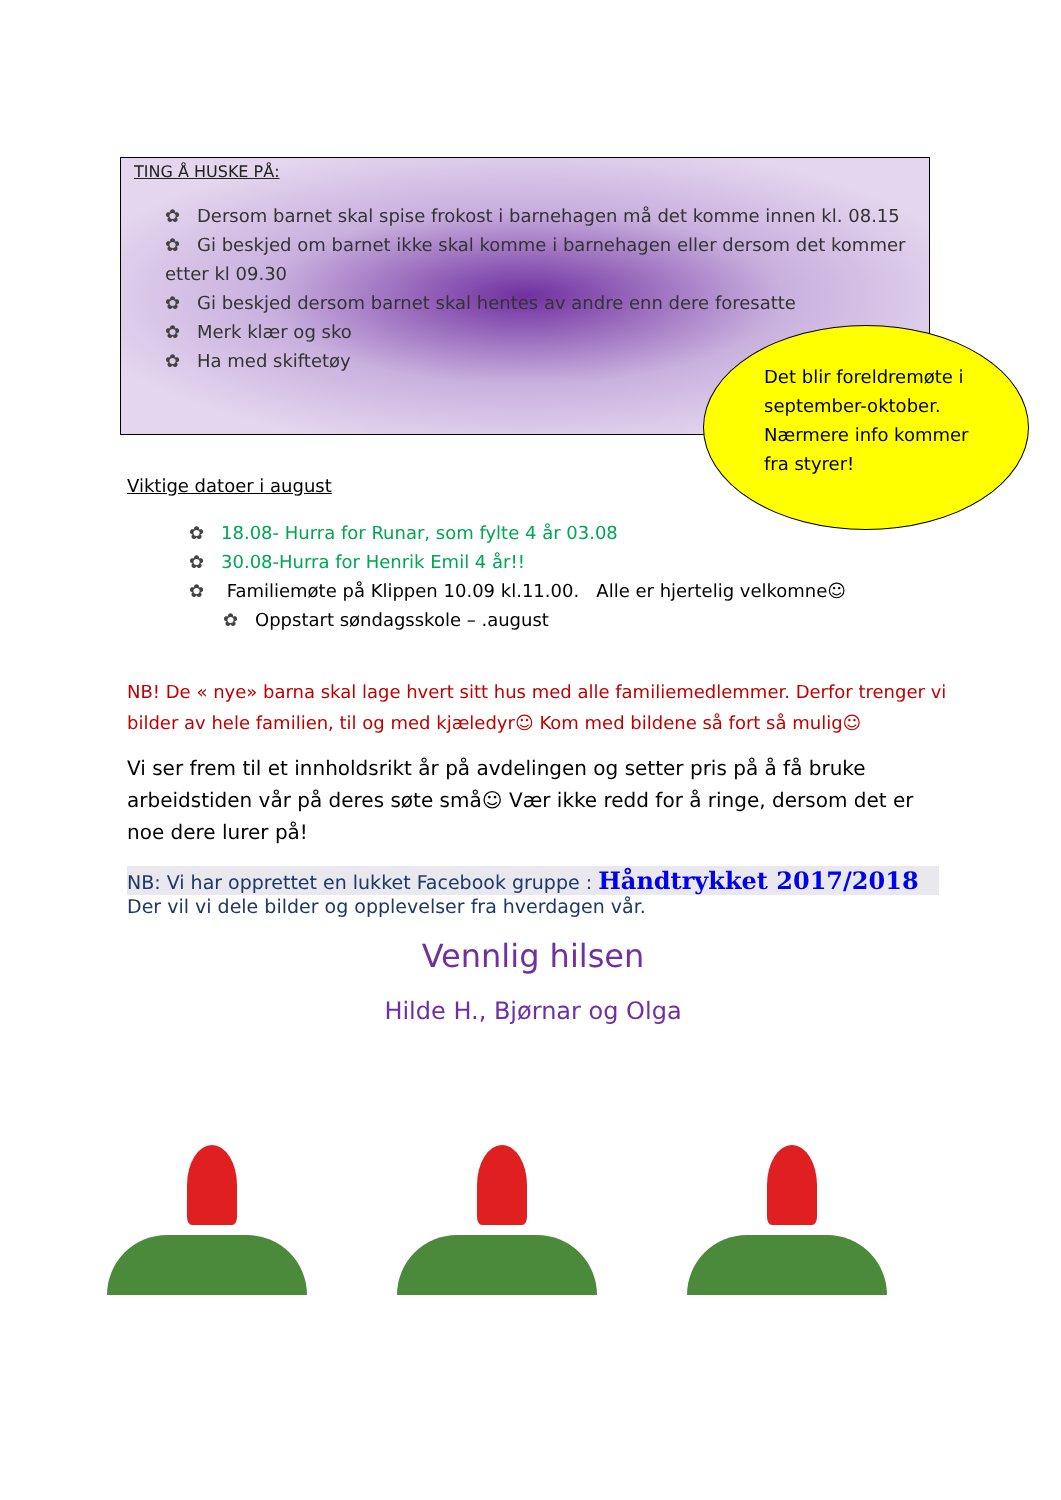Det blir foreldremøte i september-oktober. Nærmere info kommer fra styrer!
TING Å HUSKE PÅ:
✿ Dersom barnet skal spise frokost i barnehagen må det komme innen kl. 08.15
✿ Gi beskjed om barnet ikke skal komme i barnehagen eller dersom det kommer etter kl 09.30
✿ Gi beskjed dersom barnet skal hentes av andre enn dere foresatte
✿ Merk klær og sko
✿ Ha med skiftetøy
Viktige datoer i august
✿ 18.08- Hurra for Runar, som fylte 4 år 03.08
✿ 30.08-Hurra for Henrik Emil 4 år!!
✿ Familiemøte på Klippen 10.09 kl.11.00. Alle er hjertelig velkomne☺
✿ Oppstart søndagsskole – .august
NB! De « nye» barna skal lage hvert sitt hus med alle familiemedlemmer. Derfor trenger vi bilder av hele familien, til og med kjæledyr☺ Kom med bildene så fort så mulig☺
Vi ser frem til et innholdsrikt år på avdelingen og setter pris på å få bruke arbeidstiden vår på deres søte små☺ Vær ikke redd for å ringe, dersom det er noe dere lurer på!
NB: Vi har opprettet en lukket Facebook gruppe : Håndtrykket 2017/2018
Der vil vi dele bilder og opplevelser fra hverdagen vår.
Vennlig hilsen
Hilde H., Bjørnar og Olga